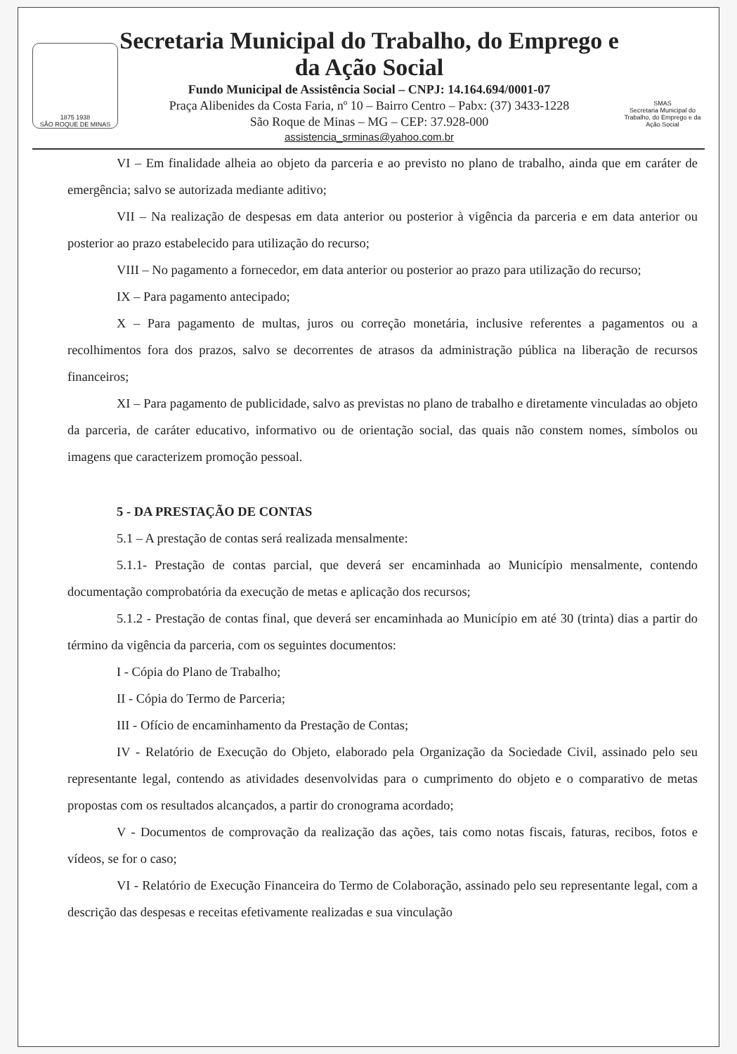1875 1938
SÃO ROQUE DE MINAS
Secretaria Municipal do Trabalho, do Emprego e da Ação Social
Fundo Municipal de Assistência Social – CNPJ: 14.164.694/0001-07
Praça Alibenides da Costa Faria, nº 10 – Bairro Centro – Pabx: (37) 3433-1228
São Roque de Minas – MG – CEP: 37.928-000
assistencia_srminas@yahoo.com.br
SMAS
Secretaria Municipal do Trabalho, do Emprego e da Ação Social
VI – Em finalidade alheia ao objeto da parceria e ao previsto no plano de trabalho, ainda que em caráter de emergência; salvo se autorizada mediante aditivo;
VII – Na realização de despesas em data anterior ou posterior à vigência da parceria e em data anterior ou posterior ao prazo estabelecido para utilização do recurso;
VIII – No pagamento a fornecedor, em data anterior ou posterior ao prazo para utilização do recurso;
IX – Para pagamento antecipado;
X – Para pagamento de multas, juros ou correção monetária, inclusive referentes a pagamentos ou a recolhimentos fora dos prazos, salvo se decorrentes de atrasos da administração pública na liberação de recursos financeiros;
XI – Para pagamento de publicidade, salvo as previstas no plano de trabalho e diretamente vinculadas ao objeto da parceria, de caráter educativo, informativo ou de orientação social, das quais não constem nomes, símbolos ou imagens que caracterizem promoção pessoal.
5 - DA PRESTAÇÃO DE CONTAS
5.1 – A prestação de contas será realizada mensalmente:
5.1.1- Prestação de contas parcial, que deverá ser encaminhada ao Município mensalmente, contendo documentação comprobatória da execução de metas e aplicação dos recursos;
5.1.2 - Prestação de contas final, que deverá ser encaminhada ao Município em até 30 (trinta) dias a partir do término da vigência da parceria, com os seguintes documentos:
I - Cópia do Plano de Trabalho;
II - Cópia do Termo de Parceria;
III - Ofício de encaminhamento da Prestação de Contas;
IV - Relatório de Execução do Objeto, elaborado pela Organização da Sociedade Civil, assinado pelo seu representante legal, contendo as atividades desenvolvidas para o cumprimento do objeto e o comparativo de metas propostas com os resultados alcançados, a partir do cronograma acordado;
V - Documentos de comprovação da realização das ações, tais como notas fiscais, faturas, recibos, fotos e vídeos, se for o caso;
VI - Relatório de Execução Financeira do Termo de Colaboração, assinado pelo seu representante legal, com a descrição das despesas e receitas efetivamente realizadas e sua vinculação